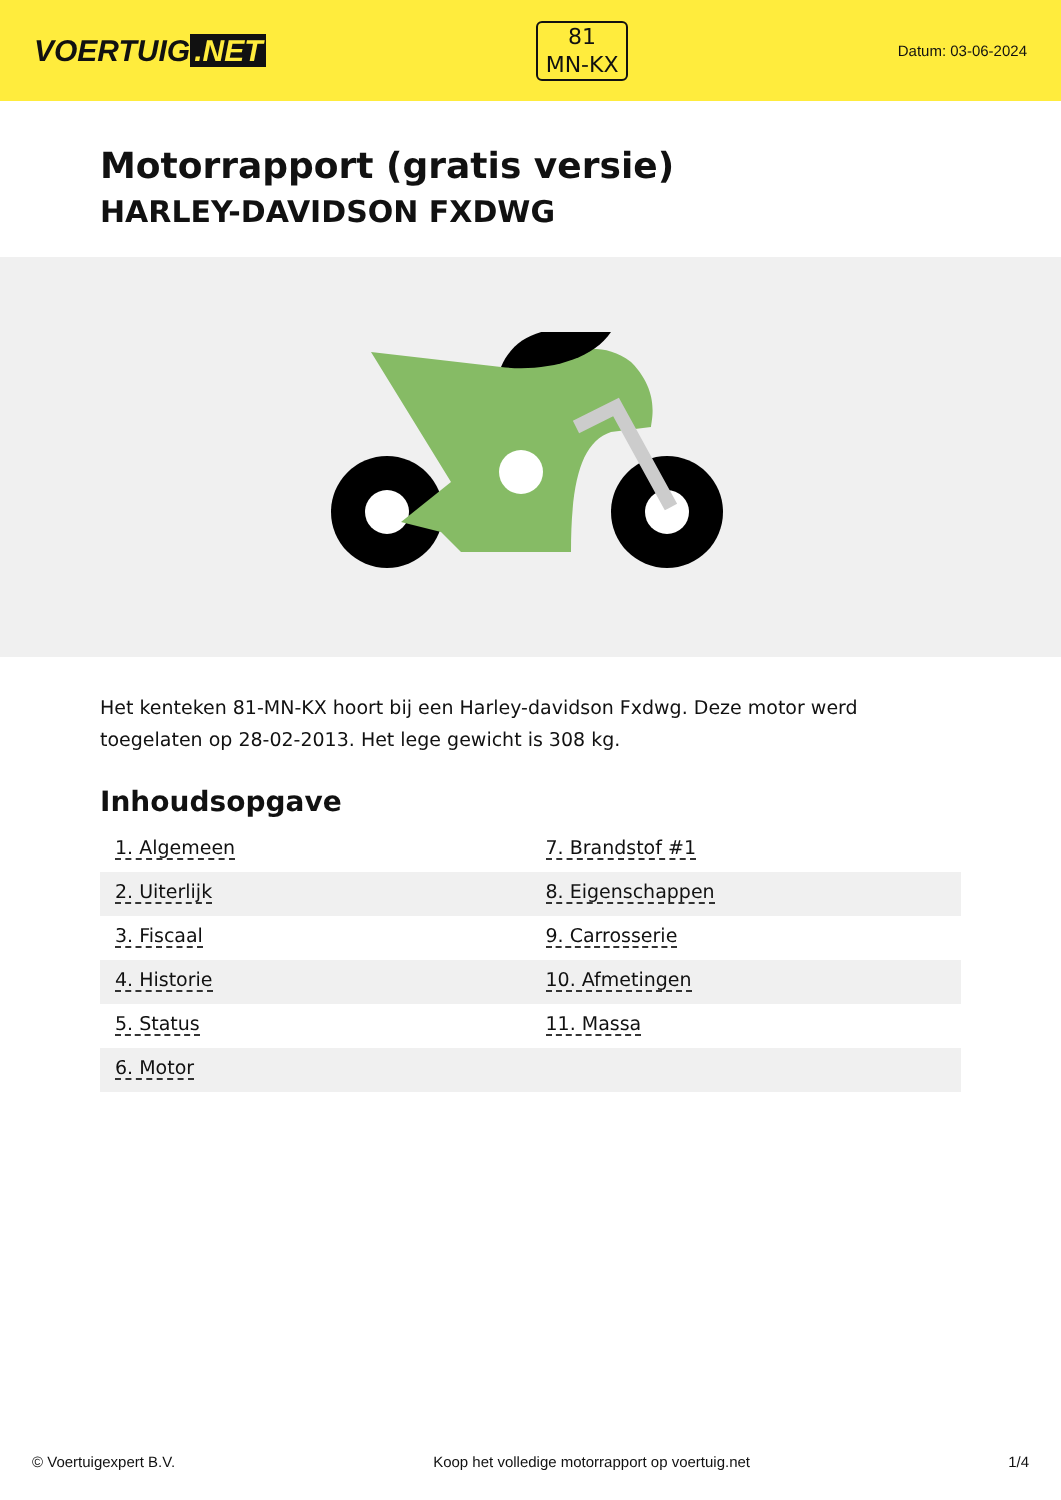VOERTUIG.NET
81
MN-KX
Datum: 03-06-2024
Motorrapport (gratis versie)
HARLEY-DAVIDSON FXDWG
Het kenteken 81-MN-KX hoort bij een Harley-davidson Fxdwg. Deze motor werd toegelaten op 28-02-2013. Het lege gewicht is 308 kg.
Inhoudsopgave
| 1. Algemeen | 7. Brandstof #1 |
| 2. Uiterlijk | 8. Eigenschappen |
| 3. Fiscaal | 9. Carrosserie |
| 4. Historie | 10. Afmetingen |
| 5. Status | 11. Massa |
| 6. Motor | |
© Voertuigexpert B.V. Koop het volledige motorrapport op voertuig.net 1/4